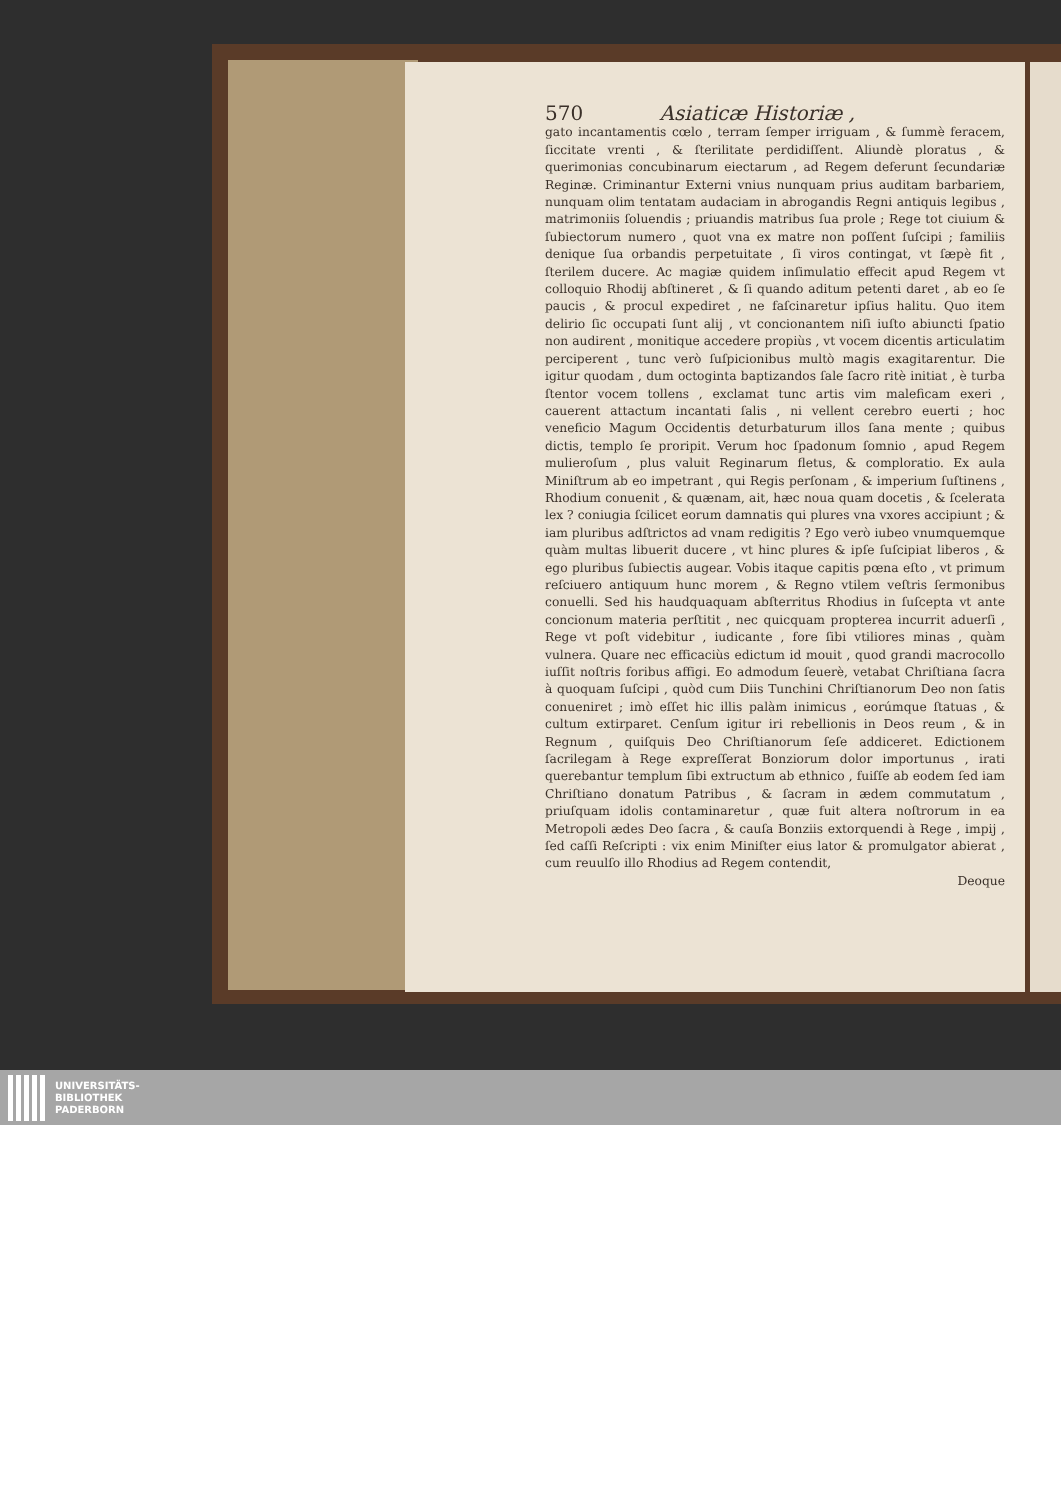570 Asiaticæ Historiæ ,
gato incantamentis cœlo , terram ſemper irriguam , & ſummè feracem, ſiccitate vrenti , & ſterilitate perdidiſſent. Aliundè ploratus , & querimonias concubinarum eiectarum , ad Regem deferunt ſecundariæ Reginæ. Criminantur Externi vnius nunquam prius auditam barbariem, nunquam olim tentatam audaciam in abrogandis Regni antiquis legibus , matrimoniis ſoluendis ; priuandis matribus ſua prole ; Rege tot ciuium & ſubiectorum numero , quot vna ex matre non poſſent ſuſcipi ; familiis denique ſua orbandis perpetuitate , ſi viros contingat, vt ſæpè fit , ſterilem ducere. Ac magiæ quidem inſimulatio effecit apud Regem vt colloquio Rhodij abſtineret , & ſi quando aditum petenti daret , ab eo ſe paucis , & procul expediret , ne faſcinaretur ipſius halitu. Quo item delirio ſic occupati ſunt alij , vt concionantem niſi iuſto abiuncti ſpatio non audirent , monitique accedere propiùs , vt vocem dicentis articulatim perciperent , tunc verò ſuſpicionibus multò magis exagitarentur. Die igitur quodam , dum octoginta baptizandos ſale ſacro ritè initiat , è turba ſtentor vocem tollens , exclamat tunc artis vim maleficam exeri , cauerent attactum incantati ſalis , ni vellent cerebro euerti ; hoc veneficio Magum Occidentis deturbaturum illos ſana mente ; quibus dictis, templo ſe proripit. Verum hoc ſpadonum ſomnio , apud Regem mulieroſum , plus valuit Reginarum fletus, & comploratio. Ex aula Miniſtrum ab eo impetrant , qui Regis perſonam , & imperium ſuſtinens , Rhodium conuenit , & quænam, ait, hæc noua quam docetis , & ſcelerata lex ? coniugia ſcilicet eorum damnatis qui plures vna vxores accipiunt ; & iam pluribus adſtrictos ad vnam redigitis ? Ego verò iubeo vnumquemque quàm multas libuerit ducere , vt hinc plures & ipſe ſuſcipiat liberos , & ego pluribus ſubiectis augear. Vobis itaque capitis pœna eſto , vt primum reſciuero antiquum hunc morem , & Regno vtilem veſtris ſermonibus conuelli. Sed his haudquaquam abſterritus Rhodius in ſuſcepta vt ante concionum materia perſtitit , nec quicquam propterea incurrit aduerſi , Rege vt poſt videbitur , iudicante , fore ſibi vtiliores minas , quàm vulnera. Quare nec efficaciùs edictum id mouit , quod grandi macrocollo iuſſit noſtris foribus affigi. Eo admodum ſeuerè, vetabat Chriſtiana ſacra à quoquam ſuſcipi , quòd cum Diis Tunchini Chriſtianorum Deo non ſatis conueniret ; imò eſſet hic illis palàm inimicus , eorúmque ſtatuas , & cultum extirparet. Cenſum igitur iri rebellionis in Deos reum , & in Regnum , quiſquis Deo Chriſtianorum ſeſe addiceret. Edictionem ſacrilegam à Rege expreſſerat Bonziorum dolor importunus , irati querebantur templum ſibi extructum ab ethnico , fuiſſe ab eodem ſed iam Chriſtiano donatum Patribus , & ſacram in ædem commutatum , priuſquam idolis contaminaretur , quæ fuit altera noſtrorum in ea Metropoli ædes Deo ſacra , & cauſa Bonziis extorquendi à Rege , impij , ſed caſſi Reſcripti : vix enim Miniſter eius lator & promulgator abierat , cum reuulſo illo Rhodius ad Regem contendit,
Deoque
UNIVERSITÄTS-
BIBLIOTHEK
PADERBORN